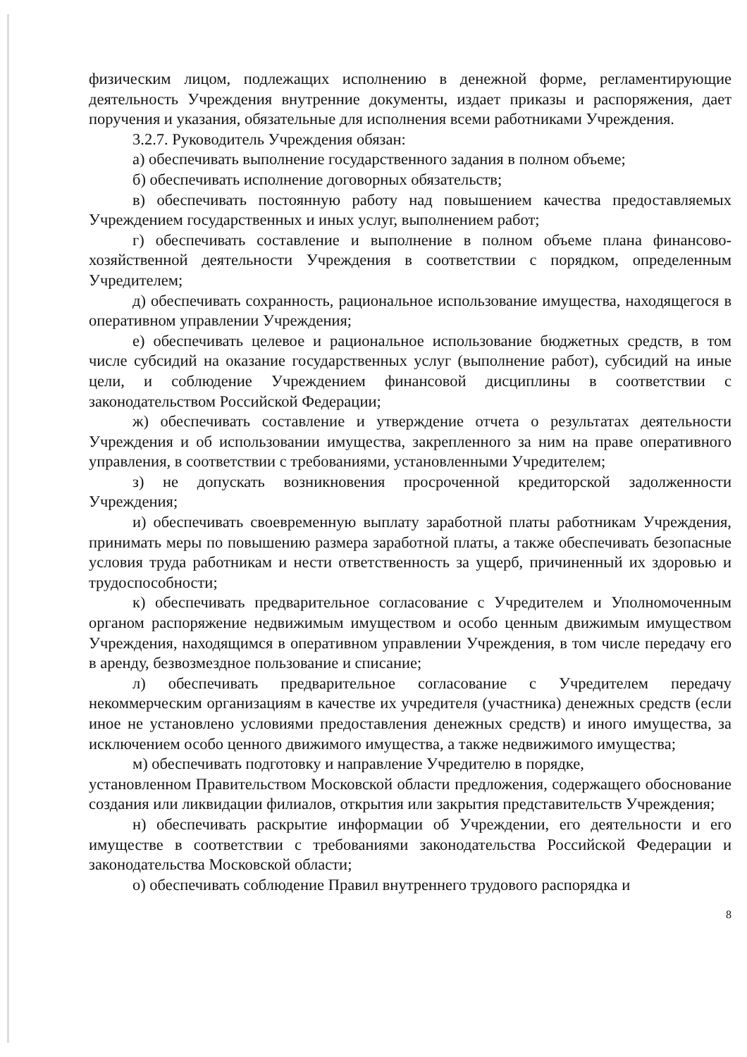физическим лицом, подлежащих исполнению в денежной форме, регламентирующие деятельность Учреждения внутренние документы, издает приказы и распоряжения, дает поручения и указания, обязательные для исполнения всеми работниками Учреждения.
3.2.7. Руководитель Учреждения обязан:
а) обеспечивать выполнение государственного задания в полном объеме;
б) обеспечивать исполнение договорных обязательств;
в) обеспечивать постоянную работу над повышением качества предоставляемых Учреждением государственных и иных услуг, выполнением работ;
г) обеспечивать составление и выполнение в полном объеме плана финансово-хозяйственной деятельности Учреждения в соответствии с порядком, определенным Учредителем;
д) обеспечивать сохранность, рациональное использование имущества, находящегося в оперативном управлении Учреждения;
е) обеспечивать целевое и рациональное использование бюджетных средств, в том числе субсидий на оказание государственных услуг (выполнение работ), субсидий на иные цели, и соблюдение Учреждением финансовой дисциплины в соответствии с законодательством Российской Федерации;
ж) обеспечивать составление и утверждение отчета о результатах деятельности Учреждения и об использовании имущества, закрепленного за ним на праве оперативного управления, в соответствии с требованиями, установленными Учредителем;
з) не допускать возникновения просроченной кредиторской задолженности Учреждения;
и) обеспечивать своевременную выплату заработной платы работникам Учреждения, принимать меры по повышению размера заработной платы, а также обеспечивать безопасные условия труда работникам и нести ответственность за ущерб, причиненный их здоровью и трудоспособности;
к) обеспечивать предварительное согласование с Учредителем и Уполномоченным органом распоряжение недвижимым имуществом и особо ценным движимым имуществом Учреждения, находящимся в оперативном управлении Учреждения, в том числе передачу его в аренду, безвозмездное пользование и списание;
л) обеспечивать предварительное согласование с Учредителем передачу некоммерческим организациям в качестве их учредителя (участника) денежных средств (если иное не установлено условиями предоставления денежных средств) и иного имущества, за исключением особо ценного движимого имущества, а также недвижимого имущества;
м) обеспечивать подготовку и направление Учредителю в порядке,
установленном Правительством Московской области предложения, содержащего обоснование создания или ликвидации филиалов, открытия или закрытия представительств Учреждения;
н) обеспечивать раскрытие информации об Учреждении, его деятельности и его имуществе в соответствии с требованиями законодательства Российской Федерации и законодательства Московской области;
о) обеспечивать соблюдение Правил внутреннего трудового распорядка и
8